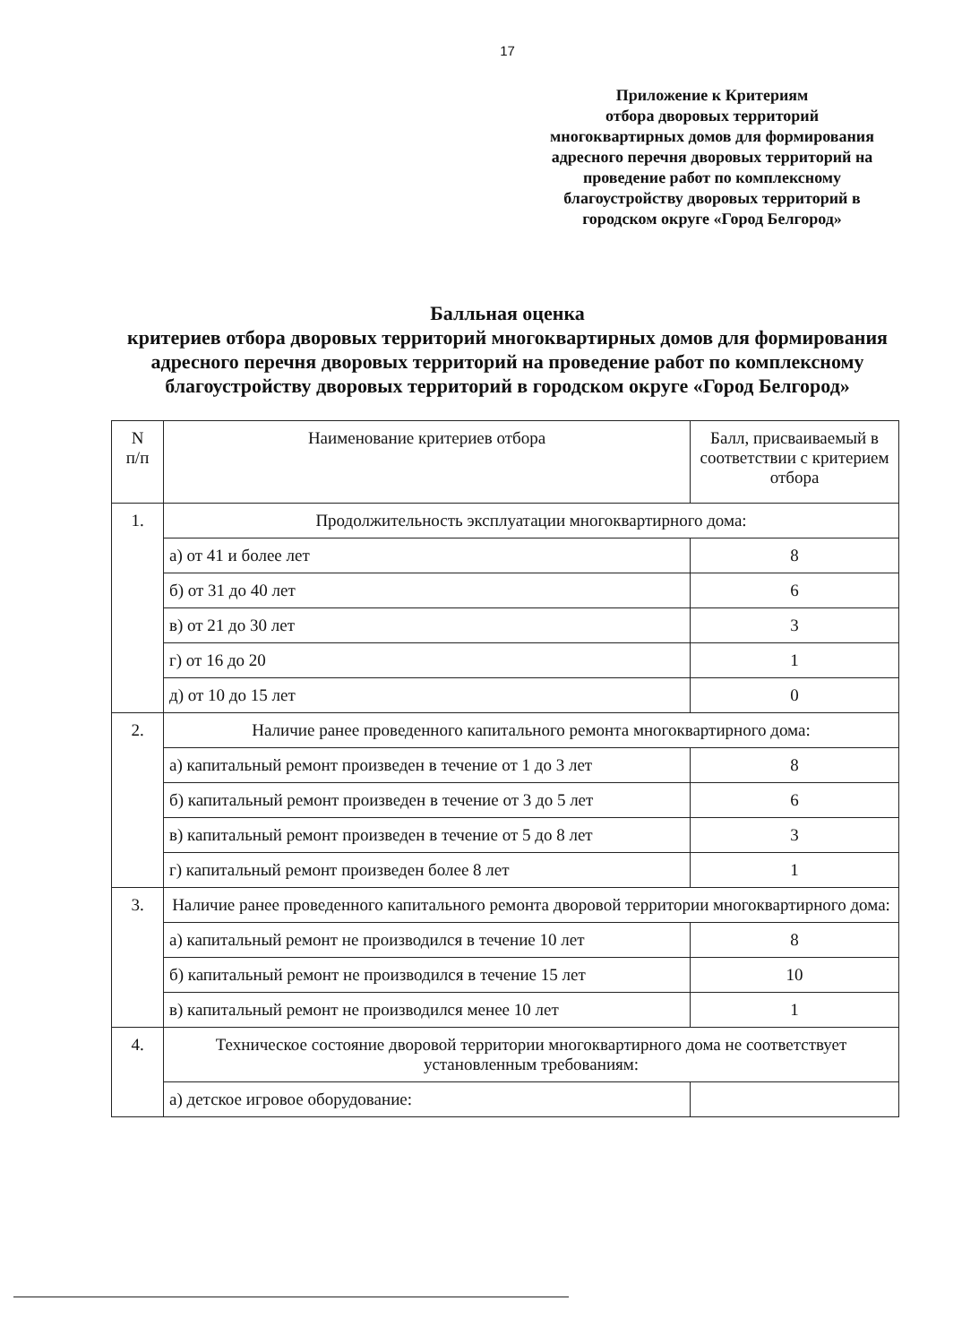17
Приложение к Критериям
отбора дворовых территорий
многоквартирных домов для формирования
адресного перечня дворовых территорий на
проведение работ по комплексному
благоустройству дворовых территорий в
городском округе «Город Белгород»
Балльная оценка
критериев отбора дворовых территорий многоквартирных домов для формирования адресного перечня дворовых территорий на проведение работ по комплексному благоустройству дворовых территорий в городском округе «Город Белгород»
| N п/п | Наименование критериев отбора | Балл, присваиваемый в соответствии с критерием отбора |
| 1. | Продолжительность эксплуатации многоквартирного дома: | |
| | а) от 41 и более лет | 8 |
| | б) от 31 до 40 лет | 6 |
| | в) от 21 до 30 лет | 3 |
| | г) от 16 до 20 | 1 |
| | д) от 10 до 15 лет | 0 |
| 2. | Наличие ранее проведенного капитального ремонта многоквартирного дома: | |
| | а) капитальный ремонт произведен в течение от 1 до 3 лет | 8 |
| | б) капитальный ремонт произведен в течение от 3 до 5 лет | 6 |
| | в) капитальный ремонт произведен в течение от 5 до 8 лет | 3 |
| | г) капитальный ремонт произведен более 8 лет | 1 |
| 3. | Наличие ранее проведенного капитального ремонта дворовой территории многоквартирного дома: | |
| | а) капитальный ремонт не производился в течение 10 лет | 8 |
| | б) капитальный ремонт не производился в течение 15 лет | 10 |
| | в) капитальный ремонт не производился менее 10 лет | 1 |
| 4. | Техническое состояние дворовой территории многоквартирного дома не соответствует установленным требованиям: | |
| | а) детское игровое оборудование: | |